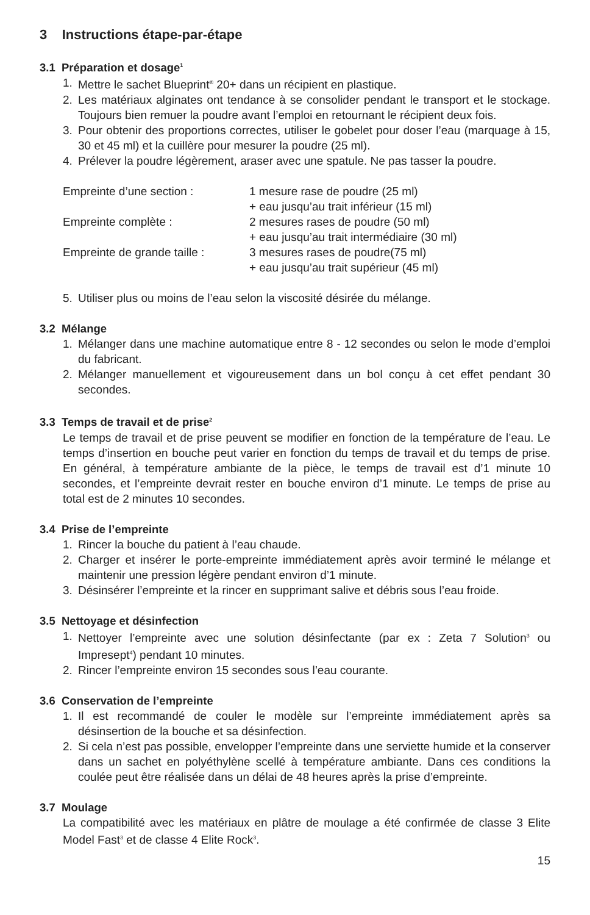3 Instructions étape-par-étape
3.1 Préparation et dosage<sup>1</sup>
1. Mettre le sachet Blueprint<sup>®</sup> 20+ dans un récipient en plastique.
2. Les matériaux alginates ont tendance à se consolider pendant le transport et le stockage. Toujours bien remuer la poudre avant l’emploi en retournant le récipient deux fois.
3. Pour obtenir des proportions correctes, utiliser le gobelet pour doser l’eau (marquage à 15, 30 et 45 ml) et la cuillère pour mesurer la poudre (25 ml).
4. Prélever la poudre légèrement, araser avec une spatule. Ne pas tasser la poudre.
| Empreinte d’une section : | 1 mesure rase de poudre (25 ml) + eau jusqu’au trait inférieur (15 ml) |
| Empreinte complète : | 2 mesures rases de poudre (50 ml) + eau jusqu’au trait intermédiaire (30 ml) |
| Empreinte de grande taille : | 3 mesures rases de poudre(75 ml) + eau jusqu’au trait supérieur (45 ml) |
5. Utiliser plus ou moins de l’eau selon la viscosité désirée du mélange.
3.2 Mélange
1. Mélanger dans une machine automatique entre 8 - 12 secondes ou selon le mode d’emploi du fabricant.
2. Mélanger manuellement et vigoureusement dans un bol conçu à cet effet pendant 30 secondes.
3.3 Temps de travail et de prise<sup>2</sup>
Le temps de travail et de prise peuvent se modifier en fonction de la température de l’eau. Le temps d’insertion en bouche peut varier en fonction du temps de travail et du temps de prise. En général, à température ambiante de la pièce, le temps de travail est d’1 minute 10 secondes, et l’empreinte devrait rester en bouche environ d’1 minute. Le temps de prise au total est de 2 minutes 10 secondes.
3.4 Prise de l’empreinte
1. Rincer la bouche du patient à l’eau chaude.
2. Charger et insérer le porte-empreinte immédiatement après avoir terminé le mélange et maintenir une pression légère pendant environ d’1 minute.
3. Désinsérer l’empreinte et la rincer en supprimant salive et débris sous l’eau froide.
3.5 Nettoyage et désinfection
1. Nettoyer l’empreinte avec une solution désinfectante (par ex : Zeta 7 Solution<sup>3</sup> ou Impresept<sup>4</sup>) pendant 10 minutes.
2. Rincer l’empreinte environ 15 secondes sous l’eau courante.
3.6 Conservation de l’empreinte
1. Il est recommandé de couler le modèle sur l’empreinte immédiatement après sa désinsertion de la bouche et sa désinfection.
2. Si cela n’est pas possible, envelopper l’empreinte dans une serviette humide et la conserver dans un sachet en polyéthylène scellé à température ambiante. Dans ces conditions la coulée peut être réalisée dans un délai de 48 heures après la prise d’empreinte.
3.7 Moulage
La compatibilité avec les matériaux en plâtre de moulage a été confirmée de classe 3 Elite Model Fast<sup>3</sup> et de classe 4 Elite Rock<sup>3</sup>.
15